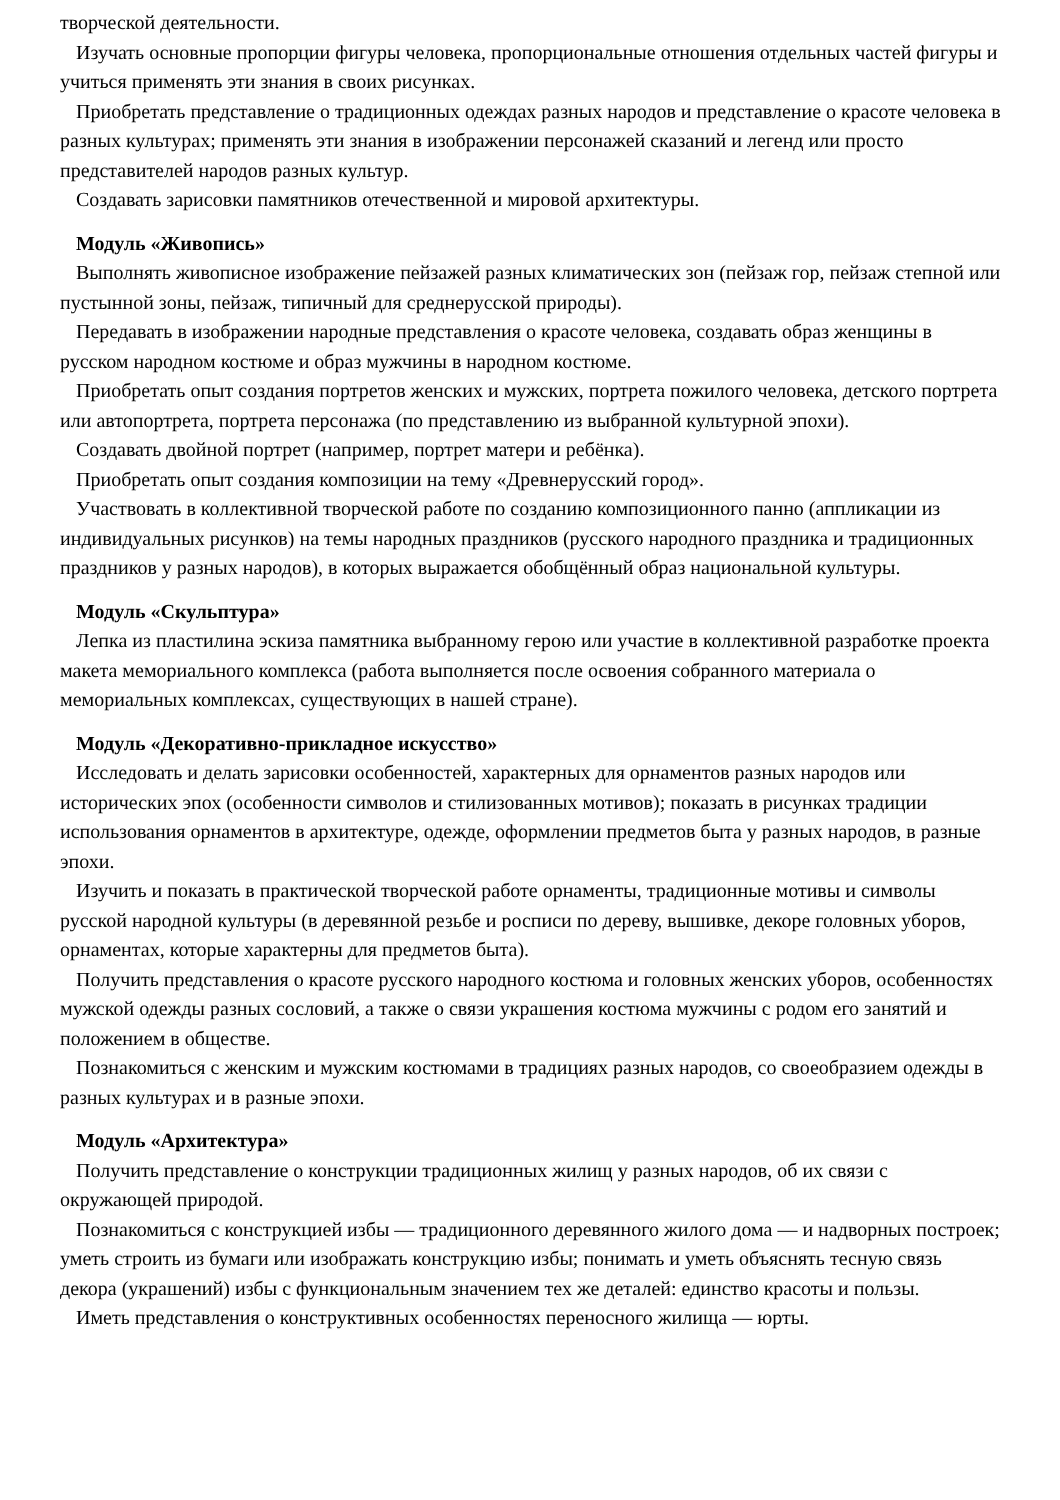творческой деятельности.
Изучать основные пропорции фигуры человека, пропорциональные отношения отдельных частей фигуры и учиться применять эти знания в своих рисунках.
Приобретать представление о традиционных одеждах разных народов и представление о красоте человека в разных культурах; применять эти знания в изображении персонажей сказаний и легенд или просто представителей народов разных культур.
Создавать зарисовки памятников отечественной и мировой архитектуры.
Модуль «Живопись»
Выполнять живописное изображение пейзажей разных климатических зон (пейзаж гор, пейзаж степной или пустынной зоны, пейзаж, типичный для среднерусской природы).
Передавать в изображении народные представления о красоте человека, создавать образ женщины в русском народном костюме и образ мужчины в народном костюме.
Приобретать опыт создания портретов женских и мужских, портрета пожилого человека, детского портрета или автопортрета, портрета персонажа (по представлению из выбранной культурной эпохи).
Создавать двойной портрет (например, портрет матери и ребёнка).
Приобретать опыт создания композиции на тему «Древнерусский город».
Участвовать в коллективной творческой работе по созданию композиционного панно (аппликации из индивидуальных рисунков) на темы народных праздников (русского народного праздника и традиционных праздников у разных народов), в которых выражается обобщённый образ национальной культуры.
Модуль «Скульптура»
Лепка из пластилина эскиза памятника выбранному герою или участие в коллективной разработке проекта макета мемориального комплекса (работа выполняется после освоения собранного материала о мемориальных комплексах, существующих в нашей стране).
Модуль «Декоративно-прикладное искусство»
Исследовать и делать зарисовки особенностей, характерных для орнаментов разных народов или исторических эпох (особенности символов и стилизованных мотивов); показать в рисунках традиции использования орнаментов в архитектуре, одежде, оформлении предметов быта у разных народов, в разные эпохи.
Изучить и показать в практической творческой работе орнаменты, традиционные мотивы и символы русской народной культуры (в деревянной резьбе и росписи по дереву, вышивке, декоре головных уборов, орнаментах, которые характерны для предметов быта).
Получить представления о красоте русского народного костюма и головных женских уборов, особенностях мужской одежды разных сословий, а также о связи украшения костюма мужчины с родом его занятий и положением в обществе.
Познакомиться с женским и мужским костюмами в традициях разных народов, со своеобразием одежды в разных культурах и в разные эпохи.
Модуль «Архитектура»
Получить представление о конструкции традиционных жилищ у разных народов, об их связи с окружающей природой.
Познакомиться с конструкцией избы — традиционного деревянного жилого дома — и надворных построек; уметь строить из бумаги или изображать конструкцию избы; понимать и уметь объяснять тесную связь декора (украшений) избы с функциональным значением тех же деталей: единство красоты и пользы.
Иметь представления о конструктивных особенностях переносного жилища — юрты.